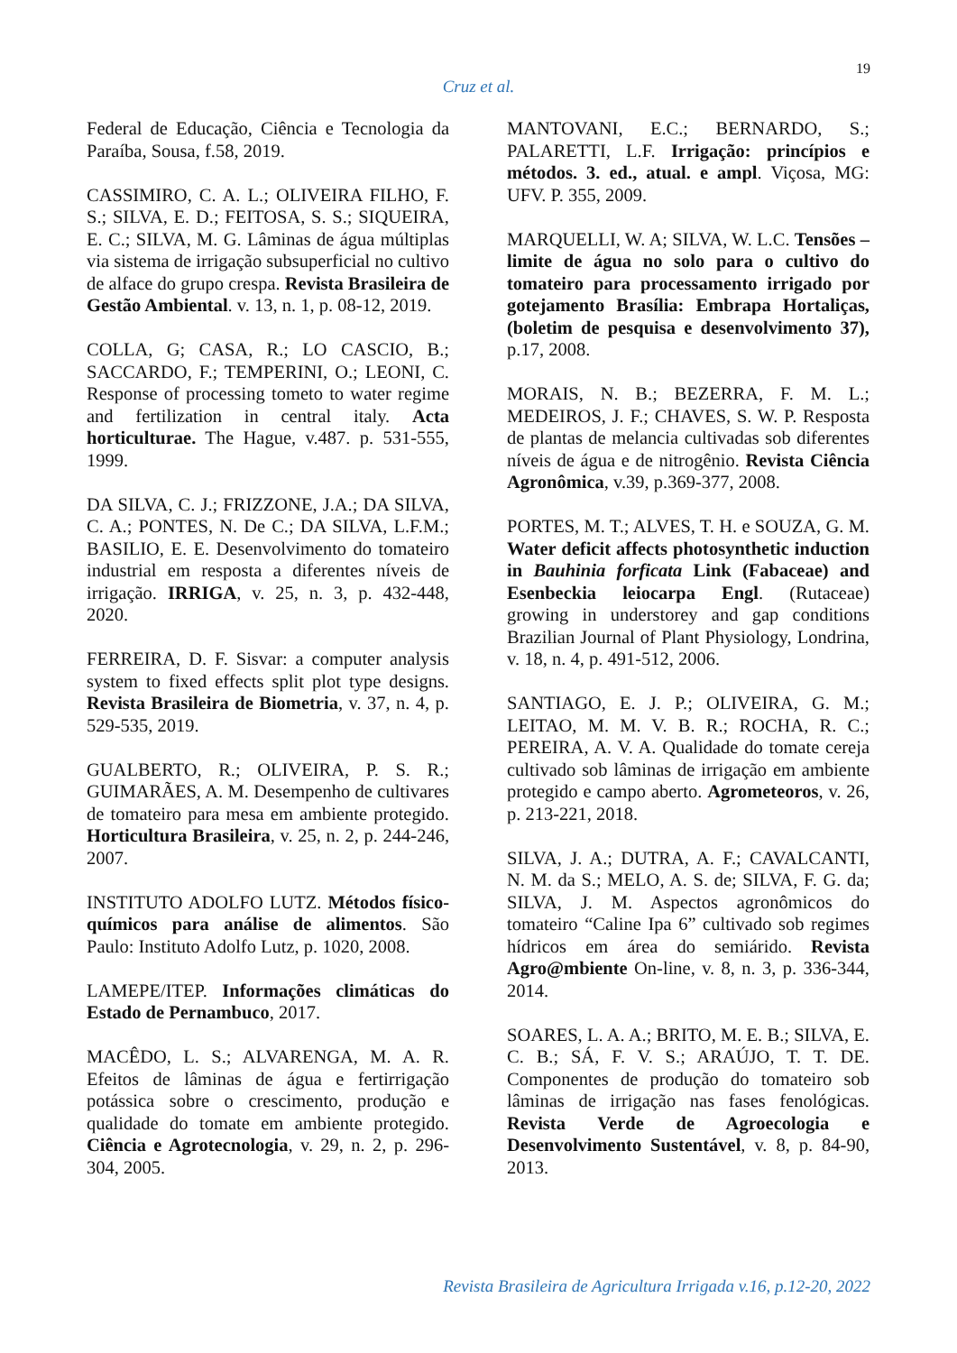19
Cruz et al.
Federal de Educação, Ciência e Tecnologia da Paraíba, Sousa, f.58, 2019.
CASSIMIRO, C. A. L.; OLIVEIRA FILHO, F. S.; SILVA, E. D.; FEITOSA, S. S.; SIQUEIRA, E. C.; SILVA, M. G. Lâminas de água múltiplas via sistema de irrigação subsuperficial no cultivo de alface do grupo crespa. Revista Brasileira de Gestão Ambiental. v. 13, n. 1, p. 08-12, 2019.
COLLA, G; CASA, R.; LO CASCIO, B.; SACCARDO, F.; TEMPERINI, O.; LEONI, C. Response of processing tometo to water regime and fertilization in central italy. Acta horticulturae. The Hague, v.487. p. 531-555, 1999.
DA SILVA, C. J.; FRIZZONE, J.A.; DA SILVA, C. A.; PONTES, N. De C.; DA SILVA, L.F.M.; BASILIO, E. E. Desenvolvimento do tomateiro industrial em resposta a diferentes níveis de irrigação. IRRIGA, v. 25, n. 3, p. 432-448, 2020.
FERREIRA, D. F. Sisvar: a computer analysis system to fixed effects split plot type designs. Revista Brasileira de Biometria, v. 37, n. 4, p. 529-535, 2019.
GUALBERTO, R.; OLIVEIRA, P. S. R.; GUIMARÃES, A. M. Desempenho de cultivares de tomateiro para mesa em ambiente protegido. Horticultura Brasileira, v. 25, n. 2, p. 244-246, 2007.
INSTITUTO ADOLFO LUTZ. Métodos físico-químicos para análise de alimentos. São Paulo: Instituto Adolfo Lutz, p. 1020, 2008.
LAMEPE/ITEP. Informações climáticas do Estado de Pernambuco, 2017.
MACÊDO, L. S.; ALVARENGA, M. A. R. Efeitos de lâminas de água e fertirrigação potássica sobre o crescimento, produção e qualidade do tomate em ambiente protegido. Ciência e Agrotecnologia, v. 29, n. 2, p. 296-304, 2005.
MANTOVANI, E.C.; BERNARDO, S.; PALARETTI, L.F. Irrigação: princípios e métodos. 3. ed., atual. e ampl. Viçosa, MG: UFV. P. 355, 2009.
MARQUELLI, W. A; SILVA, W. L.C. Tensões – limite de água no solo para o cultivo do tomateiro para processamento irrigado por gotejamento Brasília: Embrapa Hortaliças, (boletim de pesquisa e desenvolvimento 37), p.17, 2008.
MORAIS, N. B.; BEZERRA, F. M. L.; MEDEIROS, J. F.; CHAVES, S. W. P. Resposta de plantas de melancia cultivadas sob diferentes níveis de água e de nitrogênio. Revista Ciência Agronômica, v.39, p.369-377, 2008.
PORTES, M. T.; ALVES, T. H. e SOUZA, G. M. Water deficit affects photosynthetic induction in Bauhinia forficata Link (Fabaceae) and Esenbeckia leiocarpa Engl. (Rutaceae) growing in understorey and gap conditions Brazilian Journal of Plant Physiology, Londrina, v. 18, n. 4, p. 491-512, 2006.
SANTIAGO, E. J. P.; OLIVEIRA, G. M.; LEITAO, M. M. V. B. R.; ROCHA, R. C.; PEREIRA, A. V. A. Qualidade do tomate cereja cultivado sob lâminas de irrigação em ambiente protegido e campo aberto. Agrometeoros, v. 26, p. 213-221, 2018.
SILVA, J. A.; DUTRA, A. F.; CAVALCANTI, N. M. da S.; MELO, A. S. de; SILVA, F. G. da; SILVA, J. M. Aspectos agronômicos do tomateiro “Caline Ipa 6” cultivado sob regimes hídricos em área do semiárido. Revista Agro@mbiente On-line, v. 8, n. 3, p. 336-344, 2014.
SOARES, L. A. A.; BRITO, M. E. B.; SILVA, E. C. B.; SÁ, F. V. S.; ARAÚJO, T. T. DE. Componentes de produção do tomateiro sob lâminas de irrigação nas fases fenológicas. Revista Verde de Agroecologia e Desenvolvimento Sustentável, v. 8, p. 84-90, 2013.
Revista Brasileira de Agricultura Irrigada v.16, p.12-20, 2022